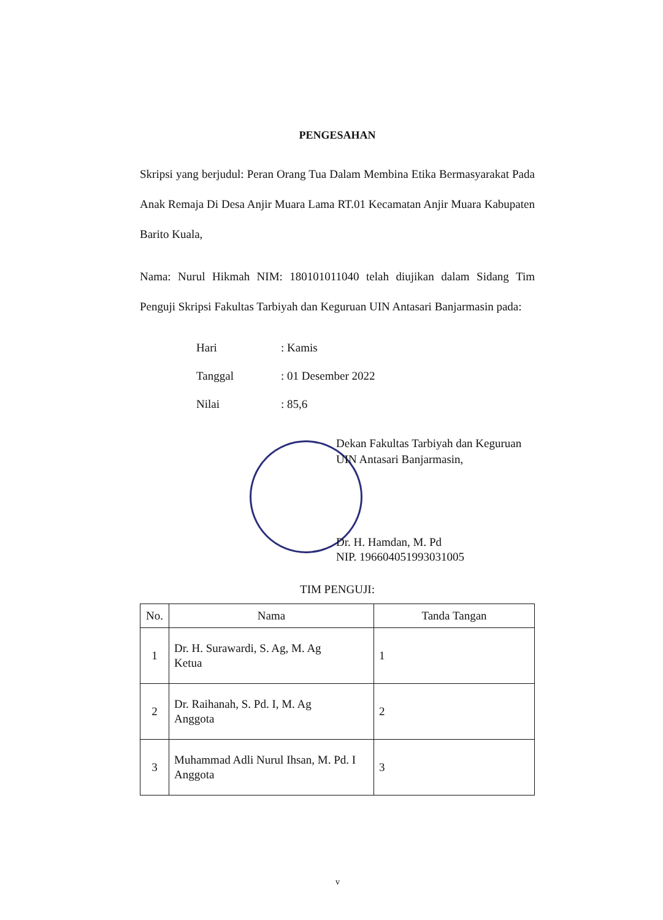PENGESAHAN
Skripsi yang berjudul: Peran Orang Tua Dalam Membina Etika Bermasyarakat Pada Anak Remaja Di Desa Anjir Muara Lama RT.01 Kecamatan Anjir Muara Kabupaten Barito Kuala,
Nama: Nurul Hikmah NIM: 180101011040 telah diujikan dalam Sidang Tim Penguji Skripsi Fakultas Tarbiyah dan Keguruan UIN Antasari Banjarmasin pada:
Hari: Kamis
Tanggal: 01 Desember 2022
Nilai: 85,6
Dekan Fakultas Tarbiyah dan Keguruan
UIN Antasari Banjarmasin,
Dr. H. Hamdan, M. Pd
NIP. 196604051993031005
TIM PENGUJI:
| No. | Nama | Tanda Tangan |
| --- | --- | --- |
| 1 | Dr. H. Surawardi, S. Ag, M. Ag Ketua | 1 |
| 2 | Dr. Raihanah, S. Pd. I, M. Ag Anggota | 2 |
| 3 | Muhammad Adli Nurul Ihsan, M. Pd. I Anggota | 3 |
v